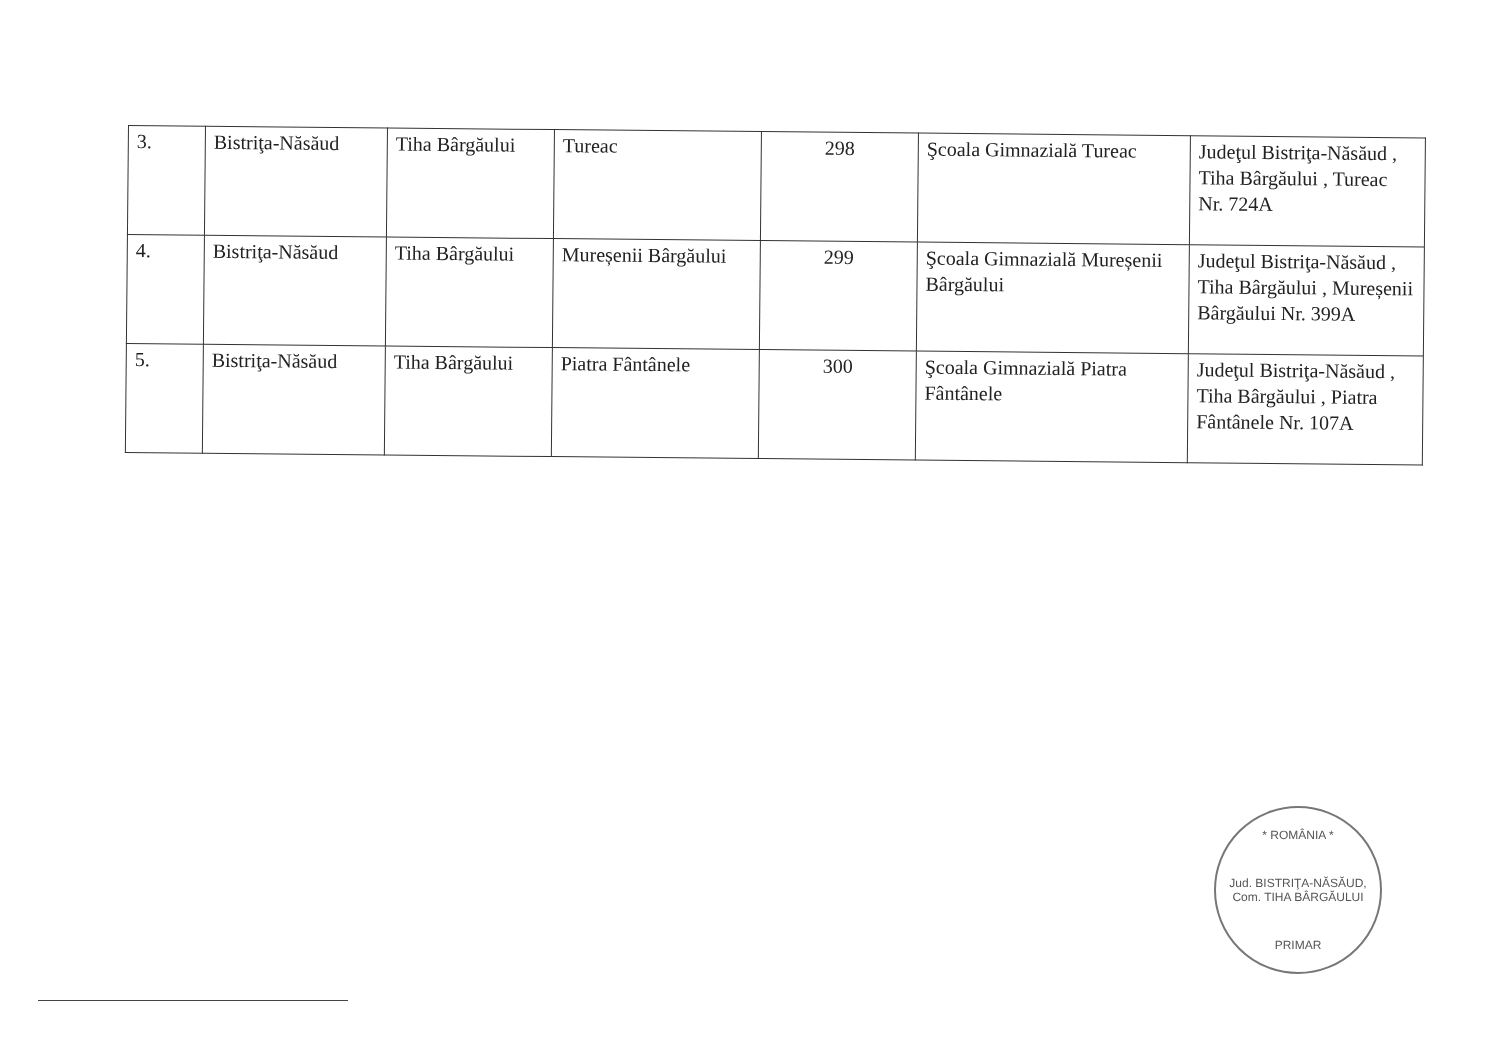| 3. | Bistriţa-Năsăud | Tiha Bârgăului | Tureac | 298 | Şcoala Gimnazială Tureac | Judeţul Bistriţa-Năsăud , Tiha Bârgăului , Tureac Nr. 724A |
| 4. | Bistriţa-Năsăud | Tiha Bârgăului | Mureșenii Bârgăului | 299 | Şcoala Gimnazială Mureșenii Bârgăului | Judeţul Bistriţa-Năsăud , Tiha Bârgăului , Mureșenii Bârgăului Nr. 399A |
| 5. | Bistriţa-Năsăud | Tiha Bârgăului | Piatra Fântânele | 300 | Şcoala Gimnazială Piatra Fântânele | Judeţul Bistriţa-Năsăud , Tiha Bârgăului , Piatra Fântânele Nr. 107A |
* ROMÂNIA *
Jud. BISTRIŢA-NĂSĂUD, Com. TIHA BÂRGĂULUI
PRIMAR